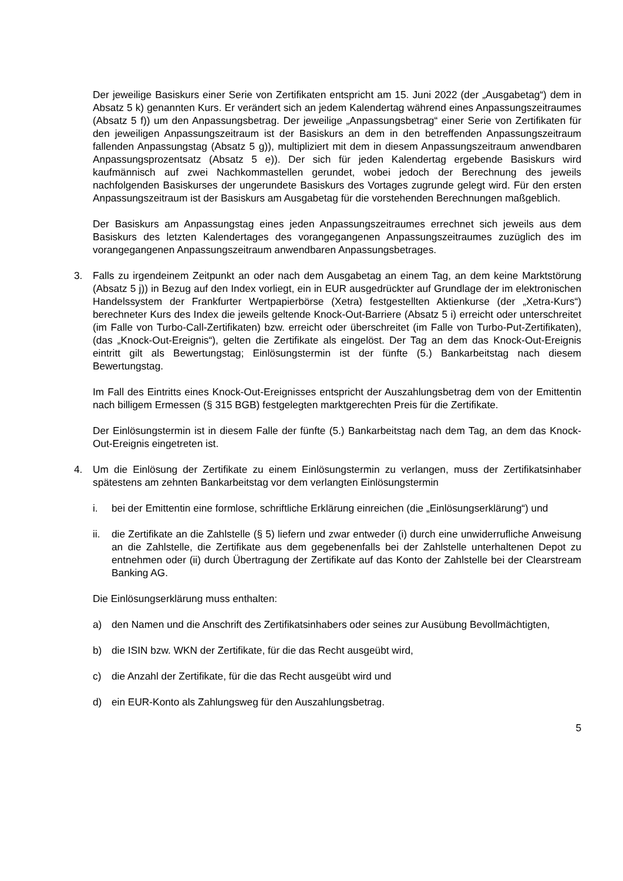Der jeweilige Basiskurs einer Serie von Zertifikaten entspricht am 15. Juni 2022 (der „Ausgabetag“) dem in Absatz 5 k) genannten Kurs. Er verändert sich an jedem Kalendertag während eines Anpassungszeitraumes (Absatz 5 f)) um den Anpassungsbetrag. Der jeweilige „Anpassungsbetrag“ einer Serie von Zertifikaten für den jeweiligen Anpassungszeitraum ist der Basiskurs an dem in den betreffenden Anpassungszeitraum fallenden Anpassungstag (Absatz 5 g)), multipliziert mit dem in diesem Anpassungszeitraum anwendbaren Anpassungsprozentsatz (Absatz 5 e)). Der sich für jeden Kalendertag ergebende Basiskurs wird kaufmännisch auf zwei Nachkommastellen gerundet, wobei jedoch der Berechnung des jeweils nachfolgenden Basiskurses der ungerundete Basiskurs des Vortages zugrunde gelegt wird. Für den ersten Anpassungszeitraum ist der Basiskurs am Ausgabetag für die vorstehenden Berechnungen maßgeblich.
Der Basiskurs am Anpassungstag eines jeden Anpassungszeitraumes errechnet sich jeweils aus dem Basiskurs des letzten Kalendertages des vorangegangenen Anpassungszeitraumes zuzüglich des im vorangegangenen Anpassungszeitraum anwendbaren Anpassungsbetrages.
3. Falls zu irgendeinem Zeitpunkt an oder nach dem Ausgabetag an einem Tag, an dem keine Marktstörung (Absatz 5 j)) in Bezug auf den Index vorliegt, ein in EUR ausgedrückter auf Grundlage der im elektronischen Handelssystem der Frankfurter Wertpapierbörse (Xetra) festgestellten Aktienkurse (der „Xetra-Kurs“) berechneter Kurs des Index die jeweils geltende Knock-Out-Barriere (Absatz 5 i) erreicht oder unterschreitet (im Falle von Turbo-Call-Zertifikaten) bzw. erreicht oder überschreitet (im Falle von Turbo-Put-Zertifikaten), (das „Knock-Out-Ereignis“), gelten die Zertifikate als eingelöst. Der Tag an dem das Knock-Out-Ereignis eintritt gilt als Bewertungstag; Einlösungstermin ist der fünfte (5.) Bankarbeitstag nach diesem Bewertungstag.
Im Fall des Eintritts eines Knock-Out-Ereignisses entspricht der Auszahlungsbetrag dem von der Emittentin nach billigem Ermessen (§ 315 BGB) festgelegten marktgerechten Preis für die Zertifikate.
Der Einlösungstermin ist in diesem Falle der fünfte (5.) Bankarbeitstag nach dem Tag, an dem das Knock-Out-Ereignis eingetreten ist.
4. Um die Einlösung der Zertifikate zu einem Einlösungstermin zu verlangen, muss der Zertifikatsinhaber spätestens am zehnten Bankarbeitstag vor dem verlangten Einlösungstermin
i. bei der Emittentin eine formlose, schriftliche Erklärung einreichen (die „Einlösungserklärung“) und
ii. die Zertifikate an die Zahlstelle (§ 5) liefern und zwar entweder (i) durch eine unwiderrufliche Anweisung an die Zahlstelle, die Zertifikate aus dem gegebenenfalls bei der Zahlstelle unterhaltenen Depot zu entnehmen oder (ii) durch Übertragung der Zertifikate auf das Konto der Zahlstelle bei der Clearstream Banking AG.
Die Einlösungserklärung muss enthalten:
a) den Namen und die Anschrift des Zertifikatsinhabers oder seines zur Ausübung Bevollmächtigten,
b) die ISIN bzw. WKN der Zertifikate, für die das Recht ausgeübt wird,
c) die Anzahl der Zertifikate, für die das Recht ausgeübt wird und
d) ein EUR-Konto als Zahlungsweg für den Auszahlungsbetrag.
5